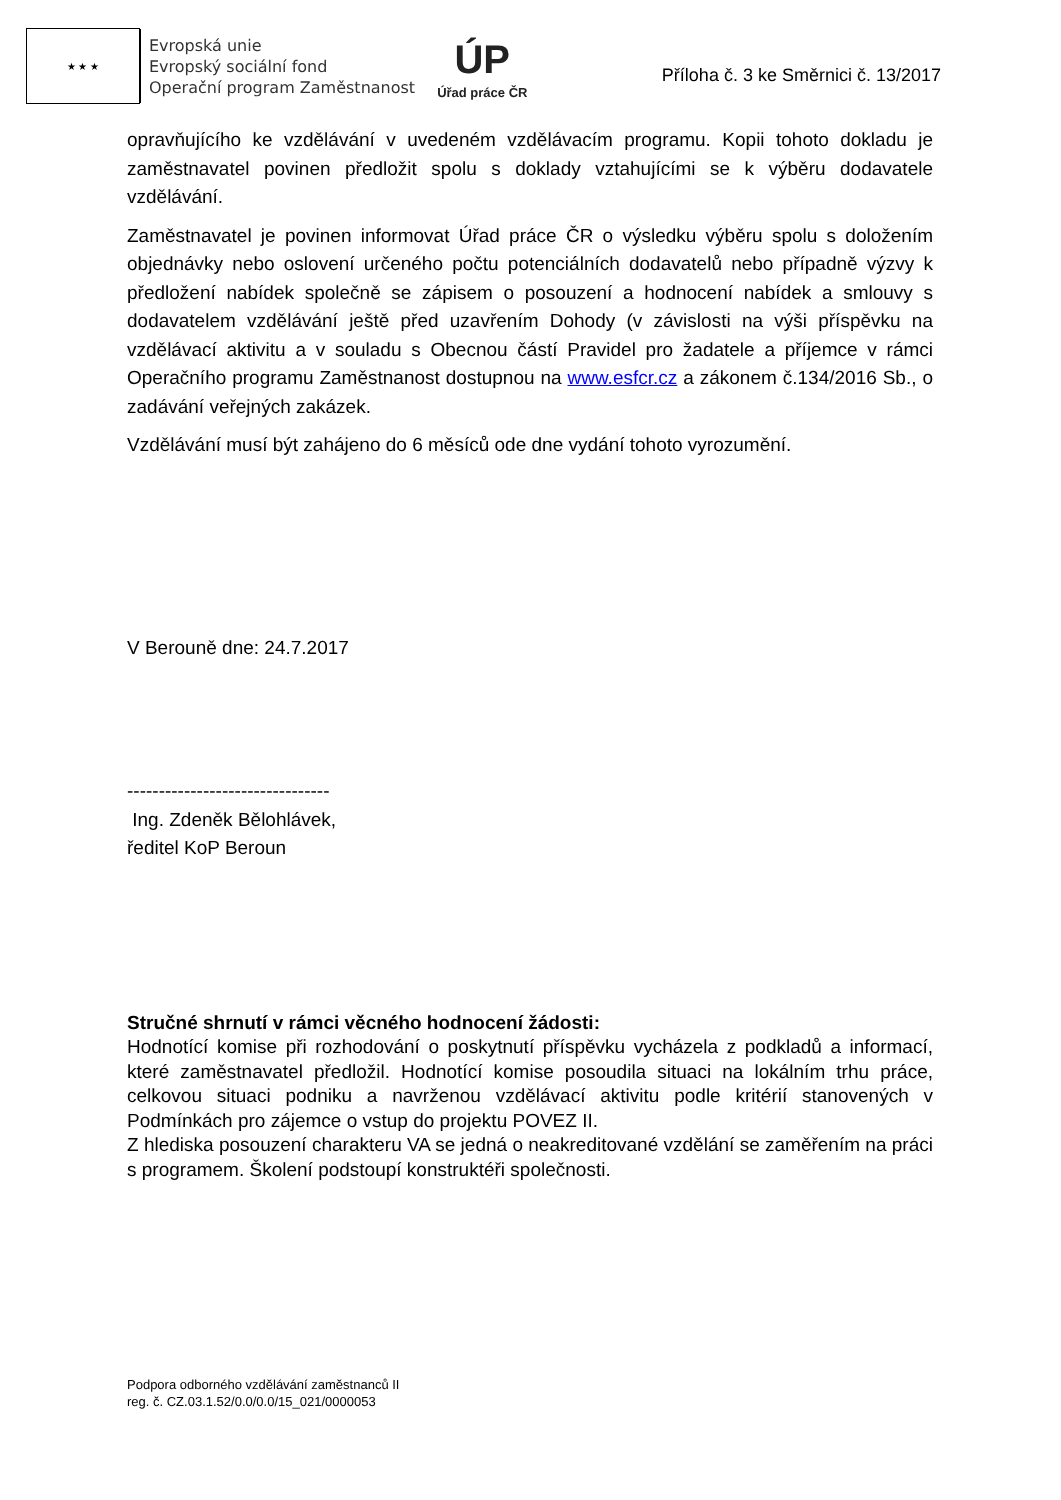★ ★ ★
Evropská unie
Evropský sociální fond
Operační program Zaměstnanost
ÚP
Úřad práce ČR
Příloha č. 3 ke Směrnici č. 13/2017
opravňujícího ke vzdělávání v uvedeném vzdělávacím programu. Kopii tohoto dokladu je zaměstnavatel povinen předložit spolu s doklady vztahujícími se k výběru dodavatele vzdělávání.
Zaměstnavatel je povinen informovat Úřad práce ČR o výsledku výběru spolu s doložením objednávky nebo oslovení určeného počtu potenciálních dodavatelů nebo případně výzvy k předložení nabídek společně se zápisem o posouzení a hodnocení nabídek a smlouvy s dodavatelem vzdělávání ještě před uzavřením Dohody (v závislosti na výši příspěvku na vzdělávací aktivitu a v souladu s Obecnou částí Pravidel pro žadatele a příjemce v rámci Operačního programu Zaměstnanost dostupnou na www.esfcr.cz a zákonem č.134/2016 Sb., o zadávání veřejných zakázek.
Vzdělávání musí být zahájeno do 6 měsíců ode dne vydání tohoto vyrozumění.
V Berouně dne: 24.7.2017
--------------------------------
Ing. Zdeněk Bělohlávek,
ředitel KoP Beroun
Stručné shrnutí v rámci věcného hodnocení žádosti:
Hodnotící komise při rozhodování o poskytnutí příspěvku vycházela z podkladů a informací, které zaměstnavatel předložil. Hodnotící komise posoudila situaci na lokálním trhu práce, celkovou situaci podniku a navrženou vzdělávací aktivitu podle kritérií stanovených v Podmínkách pro zájemce o vstup do projektu POVEZ II.
Z hlediska posouzení charakteru VA se jedná o neakreditované vzdělání se zaměřením na práci s programem. Školení podstoupí konstruktéři společnosti.
Podpora odborného vzdělávání zaměstnanců II
reg. č. CZ.03.1.52/0.0/0.0/15_021/0000053